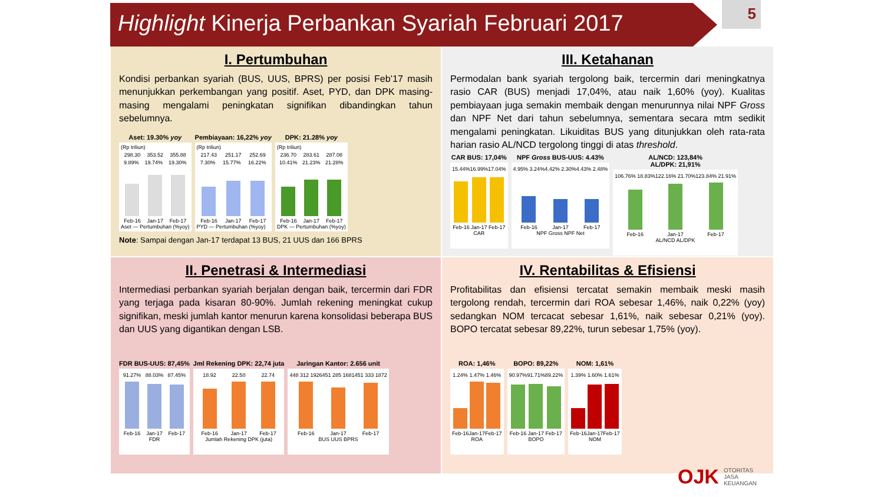Highlight Kinerja Perbankan Syariah Februari 2017
5
I. Pertumbuhan
Kondisi perbankan syariah (BUS, UUS, BPRS) per posisi Feb’17 masih menunjukkan perkembangan yang positif. Aset, PYD, dan DPK masing-masing mengalami peningkatan signifikan dibandingkan tahun sebelumnya.
Aset: 19.30% yoy
(Rp triliun)
298.30 353.52 355.88
9.89% 19.74% 19.30%
Feb-16 Jan-17 Feb-17
Aset — Pertumbuhan (%yoy)
Pembiayaan: 16,22% yoy
(Rp triliun)
217.43 251.17 252.69
7.30% 15.77% 16.22%
Feb-16 Jan-17 Feb-17
PYD — Pertumbuhan (%yoy)
DPK: 21.28% yoy
(Rp triliun)
236.70 283.61 287.08
10.41% 21.23% 21.28%
Feb-16 Jan-17 Feb-17
DPK — Pertumbuhan (%yoy)
Note: Sampai dengan Jan-17 terdapat 13 BUS, 21 UUS dan 166 BPRS
III. Ketahanan
Permodalan bank syariah tergolong baik, tercermin dari meningkatnya rasio CAR (BUS) menjadi 17,04%, atau naik 1,60% (yoy). Kualitas pembiayaan juga semakin membaik dengan menurunnya nilai NPF Gross dan NPF Net dari tahun sebelumnya, sementara secara mtm sedikit mengalami peningkatan. Likuiditas BUS yang ditunjukkan oleh rata-rata harian rasio AL/NCD tergolong tinggi di atas threshold.
CAR BUS: 17,04%
15.44% 16.99% 17.04%
Feb-16 Jan-17 Feb-17
CAR
NPF Gross BUS-UUS: 4.43%
4.95% 3.24% 4.42% 2.30% 4.43% 2.48%
Feb-16 Jan-17 Feb-17
NPF Gross NPF Net
AL/NCD: 123,84%
AL/DPK: 21,91%
106.76% 18.83% 122.16% 21.70% 123.84% 21.91%
Feb-16 Jan-17 Feb-17
AL/NCD AL/DPK
II. Penetrasi & Intermediasi
Intermediasi perbankan syariah berjalan dengan baik, tercermin dari FDR yang terjaga pada kisaran 80-90%. Jumlah rekening meningkat cukup signifikan, meski jumlah kantor menurun karena konsolidasi beberapa BUS dan UUS yang digantikan dengan LSB.
FDR BUS-UUS: 87,45%
91.27% 88.03% 87.45%
Feb-16 Jan-17 Feb-17
FDR
Jml Rekening DPK: 22,74 juta
18.92 22.50 22.74
Feb-16 Jan-17 Feb-17
Jumlah Rekening DPK (juta)
Jaringan Kantor: 2.656 unit
448 312 1926 451 285 1681 451 333 1872
Feb-16 Jan-17 Feb-17
BUS UUS BPRS
IV. Rentabilitas & Efisiensi
Profitabilitas dan efisiensi tercatat semakin membaik meski masih tergolong rendah, tercermin dari ROA sebesar 1,46%, naik 0,22% (yoy) sedangkan NOM tercacat sebesar 1,61%, naik sebesar 0,21% (yoy). BOPO tercatat sebesar 89,22%, turun sebesar 1,75% (yoy).
ROA: 1,46%
1.24% 1.47% 1.46%
Feb-16 Jan-17 Feb-17
ROA
BOPO: 89,22%
90.97% 91.71% 89.22%
Feb-16 Jan-17 Feb-17
BOPO
NOM: 1,61%
1.39% 1.60% 1.61%
Feb-16 Jan-17 Feb-17
NOM
OJK OTORITAS
JASA
KEUANGAN